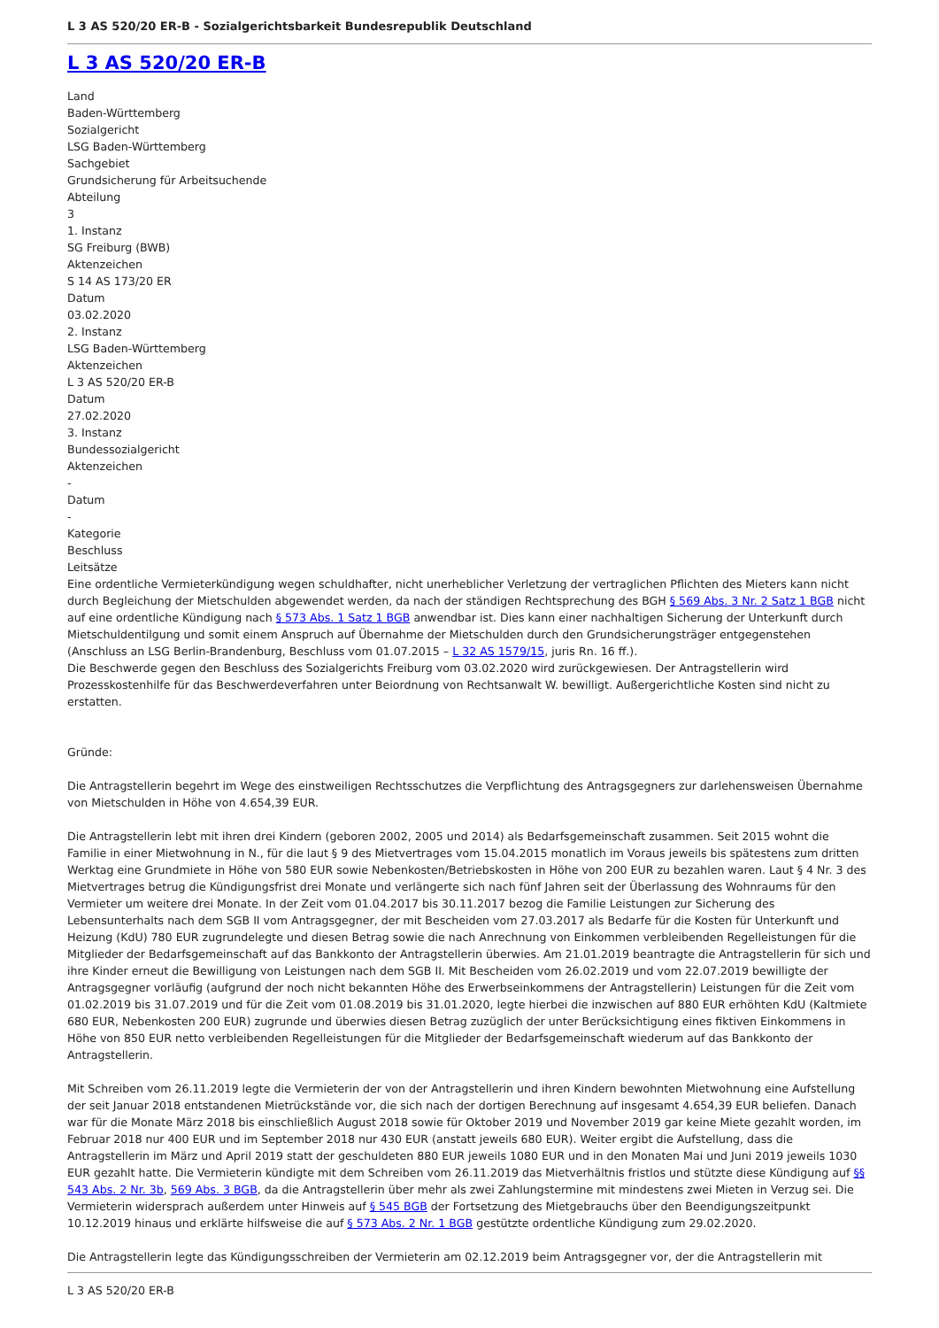L 3 AS 520/20 ER-B - Sozialgerichtsbarkeit Bundesrepublik Deutschland
L 3 AS 520/20 ER-B
Land
Baden-Württemberg
Sozialgericht
LSG Baden-Württemberg
Sachgebiet
Grundsicherung für Arbeitsuchende
Abteilung
3
1. Instanz
SG Freiburg (BWB)
Aktenzeichen
S 14 AS 173/20 ER
Datum
03.02.2020
2. Instanz
LSG Baden-Württemberg
Aktenzeichen
L 3 AS 520/20 ER-B
Datum
27.02.2020
3. Instanz
Bundessozialgericht
Aktenzeichen
-
Datum
-
Kategorie
Beschluss
Leitsätze
Eine ordentliche Vermieterkündigung wegen schuldhafter, nicht unerheblicher Verletzung der vertraglichen Pflichten des Mieters kann nicht durch Begleichung der Mietschulden abgewendet werden, da nach der ständigen Rechtsprechung des BGH § 569 Abs. 3 Nr. 2 Satz 1 BGB nicht auf eine ordentliche Kündigung nach § 573 Abs. 1 Satz 1 BGB anwendbar ist. Dies kann einer nachhaltigen Sicherung der Unterkunft durch Mietschuldentilgung und somit einem Anspruch auf Übernahme der Mietschulden durch den Grundsicherungsträger entgegenstehen (Anschluss an LSG Berlin-Brandenburg, Beschluss vom 01.07.2015 – L 32 AS 1579/15, juris Rn. 16 ff.).
Die Beschwerde gegen den Beschluss des Sozialgerichts Freiburg vom 03.02.2020 wird zurückgewiesen. Der Antragstellerin wird Prozesskostenhilfe für das Beschwerdeverfahren unter Beiordnung von Rechtsanwalt W. bewilligt. Außergerichtliche Kosten sind nicht zu erstatten.
Gründe:
Die Antragstellerin begehrt im Wege des einstweiligen Rechtsschutzes die Verpflichtung des Antragsgegners zur darlehensweisen Übernahme von Mietschulden in Höhe von 4.654,39 EUR.
Die Antragstellerin lebt mit ihren drei Kindern (geboren 2002, 2005 und 2014) als Bedarfsgemeinschaft zusammen. Seit 2015 wohnt die Familie in einer Mietwohnung in N., für die laut § 9 des Mietvertrages vom 15.04.2015 monatlich im Voraus jeweils bis spätestens zum dritten Werktag eine Grundmiete in Höhe von 580 EUR sowie Nebenkosten/Betriebskosten in Höhe von 200 EUR zu bezahlen waren. Laut § 4 Nr. 3 des Mietvertrages betrug die Kündigungsfrist drei Monate und verlängerte sich nach fünf Jahren seit der Überlassung des Wohnraums für den Vermieter um weitere drei Monate. In der Zeit vom 01.04.2017 bis 30.11.2017 bezog die Familie Leistungen zur Sicherung des Lebensunterhalts nach dem SGB II vom Antragsgegner, der mit Bescheiden vom 27.03.2017 als Bedarfe für die Kosten für Unterkunft und Heizung (KdU) 780 EUR zugrundelegte und diesen Betrag sowie die nach Anrechnung von Einkommen verbleibenden Regelleistungen für die Mitglieder der Bedarfsgemeinschaft auf das Bankkonto der Antragstellerin überwies. Am 21.01.2019 beantragte die Antragstellerin für sich und ihre Kinder erneut die Bewilligung von Leistungen nach dem SGB II. Mit Bescheiden vom 26.02.2019 und vom 22.07.2019 bewilligte der Antragsgegner vorläufig (aufgrund der noch nicht bekannten Höhe des Erwerbseinkommens der Antragstellerin) Leistungen für die Zeit vom 01.02.2019 bis 31.07.2019 und für die Zeit vom 01.08.2019 bis 31.01.2020, legte hierbei die inzwischen auf 880 EUR erhöhten KdU (Kaltmiete 680 EUR, Nebenkosten 200 EUR) zugrunde und überwies diesen Betrag zuzüglich der unter Berücksichtigung eines fiktiven Einkommens in Höhe von 850 EUR netto verbleibenden Regelleistungen für die Mitglieder der Bedarfsgemeinschaft wiederum auf das Bankkonto der Antragstellerin.
Mit Schreiben vom 26.11.2019 legte die Vermieterin der von der Antragstellerin und ihren Kindern bewohnten Mietwohnung eine Aufstellung der seit Januar 2018 entstandenen Mietrückstände vor, die sich nach der dortigen Berechnung auf insgesamt 4.654,39 EUR beliefen. Danach war für die Monate März 2018 bis einschließlich August 2018 sowie für Oktober 2019 und November 2019 gar keine Miete gezahlt worden, im Februar 2018 nur 400 EUR und im September 2018 nur 430 EUR (anstatt jeweils 680 EUR). Weiter ergibt die Aufstellung, dass die Antragstellerin im März und April 2019 statt der geschuldeten 880 EUR jeweils 1080 EUR und in den Monaten Mai und Juni 2019 jeweils 1030 EUR gezahlt hatte. Die Vermieterin kündigte mit dem Schreiben vom 26.11.2019 das Mietverhältnis fristlos und stützte diese Kündigung auf §§ 543 Abs. 2 Nr. 3b, 569 Abs. 3 BGB, da die Antragstellerin über mehr als zwei Zahlungstermine mit mindestens zwei Mieten in Verzug sei. Die Vermieterin widersprach außerdem unter Hinweis auf § 545 BGB der Fortsetzung des Mietgebrauchs über den Beendigungszeitpunkt 10.12.2019 hinaus und erklärte hilfsweise die auf § 573 Abs. 2 Nr. 1 BGB gestützte ordentliche Kündigung zum 29.02.2020.
Die Antragstellerin legte das Kündigungsschreiben der Vermieterin am 02.12.2019 beim Antragsgegner vor, der die Antragstellerin mit
L 3 AS 520/20 ER-B